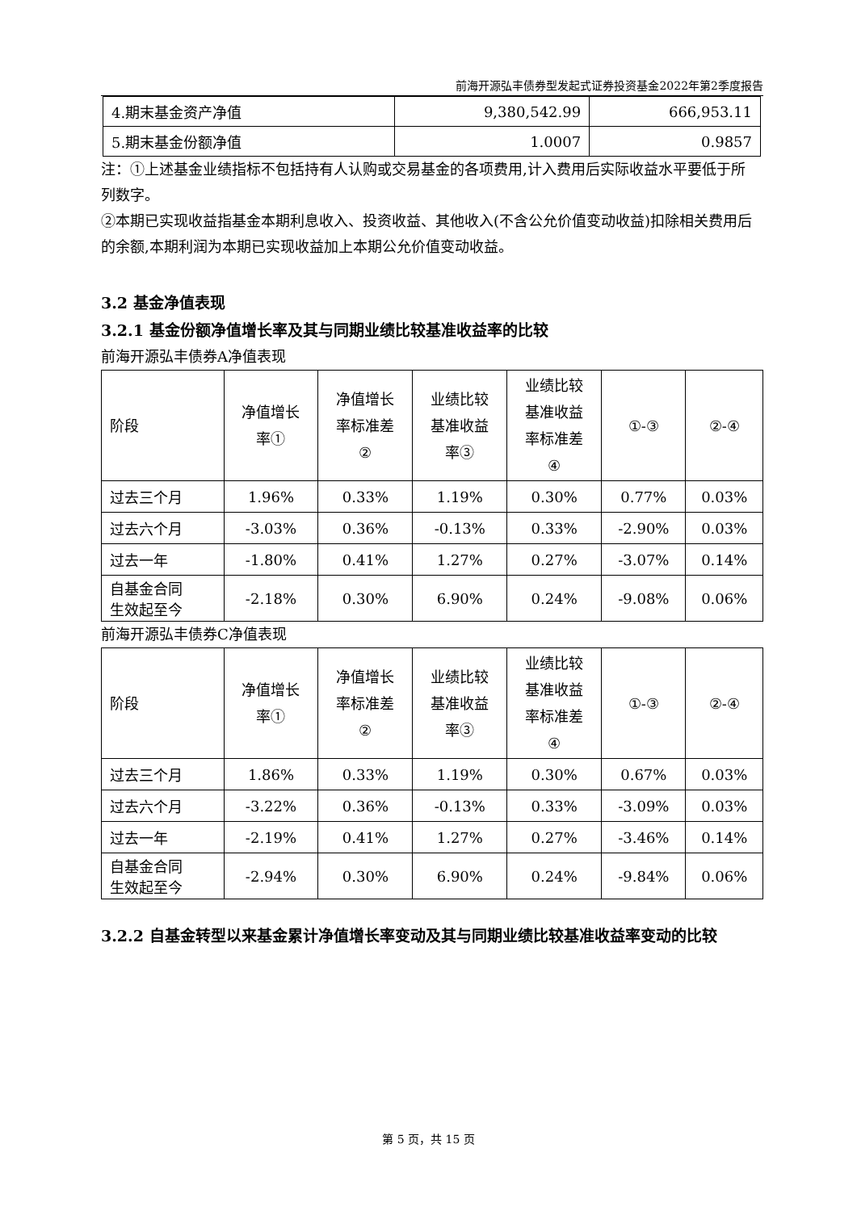前海开源弘丰债券型发起式证券投资基金2022年第2季度报告
| 4.期末基金资产净值 | 9,380,542.99 | 666,953.11 |
| 5.期末基金份额净值 | 1.0007 | 0.9857 |
注：①上述基金业绩指标不包括持有人认购或交易基金的各项费用,计入费用后实际收益水平要低于所列数字。
②本期已实现收益指基金本期利息收入、投资收益、其他收入(不含公允价值变动收益)扣除相关费用后的余额,本期利润为本期已实现收益加上本期公允价值变动收益。
3.2 基金净值表现
3.2.1 基金份额净值增长率及其与同期业绩比较基准收益率的比较
前海开源弘丰债券A净值表现
| 阶段 | 净值增长 率① | 净值增长 率标准差 ② | 业绩比较 基准收益 率③ | 业绩比较 基准收益 率标准差 ④ | ①-③ | ②-④ |
| --- | --- | --- | --- | --- | --- | --- |
| 过去三个月 | 1.96% | 0.33% | 1.19% | 0.30% | 0.77% | 0.03% |
| 过去六个月 | -3.03% | 0.36% | -0.13% | 0.33% | -2.90% | 0.03% |
| 过去一年 | -1.80% | 0.41% | 1.27% | 0.27% | -3.07% | 0.14% |
| 自基金合同 生效起至今 | -2.18% | 0.30% | 6.90% | 0.24% | -9.08% | 0.06% |
前海开源弘丰债券C净值表现
| 阶段 | 净值增长 率① | 净值增长 率标准差 ② | 业绩比较 基准收益 率③ | 业绩比较 基准收益 率标准差 ④ | ①-③ | ②-④ |
| --- | --- | --- | --- | --- | --- | --- |
| 过去三个月 | 1.86% | 0.33% | 1.19% | 0.30% | 0.67% | 0.03% |
| 过去六个月 | -3.22% | 0.36% | -0.13% | 0.33% | -3.09% | 0.03% |
| 过去一年 | -2.19% | 0.41% | 1.27% | 0.27% | -3.46% | 0.14% |
| 自基金合同 生效起至今 | -2.94% | 0.30% | 6.90% | 0.24% | -9.84% | 0.06% |
3.2.2 自基金转型以来基金累计净值增长率变动及其与同期业绩比较基准收益率变动的比较
第 5 页，共 15 页